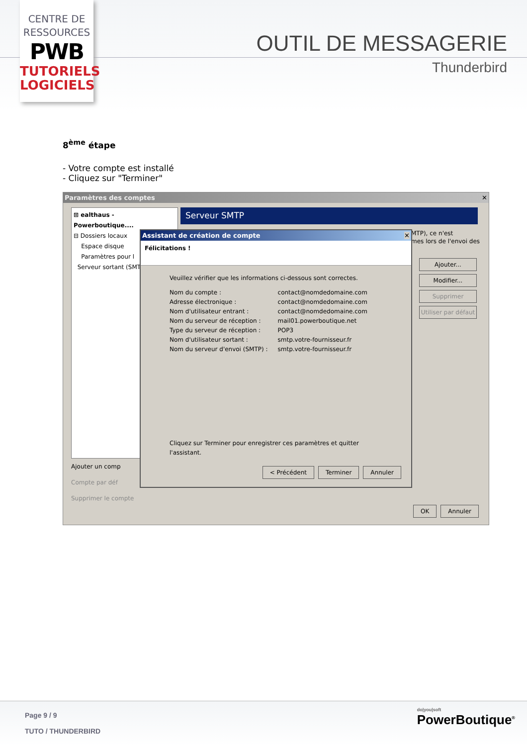CENTRE DE
RESSOURCES
PWB
TUTORIELS
LOGICIELS
OUTIL DE MESSAGERIE
Thunderbird
8<sup>ème</sup> étape
- Votre compte est installé
- Cliquez sur "Terminer"
Paramètres des comptes ✕
⊞ ealthaus - Powerboutique....
⊟ Dossiers locaux
Espace disque
Paramètres pour l
Serveur sortant (SMT
Serveur SMTP
MTP), ce n'est
mes lors de l'envoi des
Ajouter...
Modifier...
Supprimer
Utiliser par défaut
Ajouter un comp
Compte par déf
Supprimer le compte
Assistant de création de compte ✕
Félicitations !
Veuillez vérifier que les informations ci-dessous sont correctes.
| Nom du compte : | contact@nomdedomaine.com |
| Adresse électronique : | contact@nomdedomaine.com |
| Nom d'utilisateur entrant : | contact@nomdedomaine.com |
| Nom du serveur de réception : | mail01.powerboutique.net |
| Type du serveur de réception : | POP3 |
| Nom d'utilisateur sortant : | smtp.votre-fournisseur.fr |
| Nom du serveur d'envoi (SMTP) : | smtp.votre-fournisseur.fr |
Cliquez sur Terminer pour enregistrer ces paramètres et quitter l'assistant.
< Précédent Terminer Annuler
OK Annuler
Page 9 / 9
TUTO / THUNDERBIRD
do|you|soft
PowerBoutique<sup>®</sup>